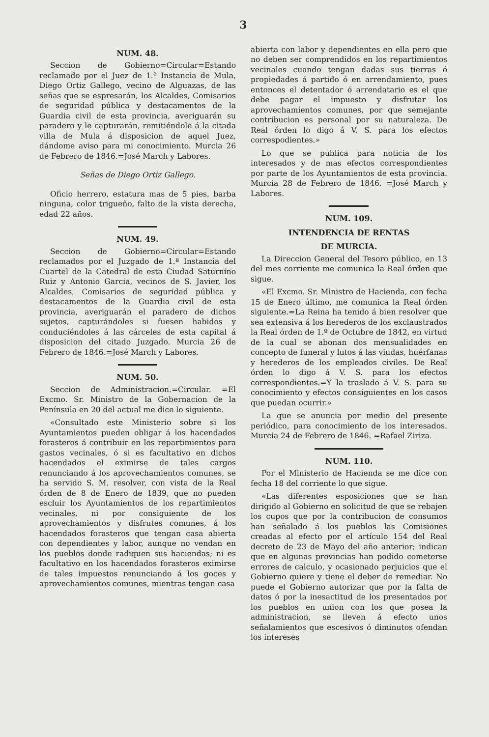3
NUM. 48.
Seccion de Gobierno=Circular=Estando reclamado por el Juez de 1.ª Instancia de Mula, Diego Ortiz Gallego, vecino de Alguazas, de las señas que se espresarán, los Alcaldes, Comisarios de seguridad pública y destacamentos de la Guardia civil de esta provincia, averiguarán su paradero y le capturarán, remitiéndole á la citada villa de Mula á disposicion de aquel Juez, dándome aviso para mi conocimiento. Murcia 26 de Febrero de 1846.=José March y Labores.
Señas de Diego Ortiz Gallego.
Oficio herrero, estatura mas de 5 pies, barba ninguna, color trigueño, falto de la vista derecha, edad 22 años.
NUM. 49.
Seccion de Gobierno=Circular=Estando reclamados por el Juzgado de 1.ª Instancia del Cuartel de la Catedral de esta Ciudad Saturnino Ruiz y Antonio Garcia, vecinos de S. Javier, los Alcaldes, Comisarios de seguridad pública y destacamentos de la Guardia civil de esta provincia, averiguarán el paradero de dichos sujetos, capturándoles si fuesen habidos y conduciéndoles á las cárceles de esta capital á disposicion del citado Juzgado. Murcia 26 de Febrero de 1846.=José March y Labores.
NUM. 50.
Seccion de Administracion.=Circular. =El Excmo. Sr. Ministro de la Gobernacion de la Península en 20 del actual me dice lo siguiente.
«Consultado este Ministerio sobre si los Ayuntamientos pueden obligar á los hacendados forasteros á contribuir en los repartimientos para gastos vecinales, ó si es facultativo en dichos hacendados el eximirse de tales cargos renunciando á los aprovechamientos comunes, se ha servido S. M. resolver, con vista de la Real órden de 8 de Enero de 1839, que no pueden escluir los Ayuntamientos de los repartimientos vecinales, ni por consiguiente de los aprovechamientos y disfrutes comunes, á los hacendados forasteros que tengan casa abierta con dependientes y labor, aunque no vendan en los pueblos donde radiquen sus haciendas; ni es facultativo en los hacendados forasteros eximirse de tales impuestos renunciando á los goces y aprovechamientos comunes, mientras tengan casa
abierta con labor y dependientes en ella pero que no deben ser comprendidos en los repartimientos vecinales cuando tengan dadas sus tierras ó propiedades á partido ó en arrendamiento, pues entonces el detentador ó arrendatario es el que debe pagar el impuesto y disfrutar los aprovechamientos comunes, por que semejante contribucion es personal por su naturaleza. De Real órden lo digo á V. S. para los efectos correspodientes.»
Lo que se publica para noticia de los interesados y de mas efectos correspondientes por parte de los Ayuntamientos de esta provincia. Murcia 28 de Febrero de 1846. =José March y Labores.
NUM. 109.
INTENDENCIA DE RENTAS
DE MURCIA.
La Direccion General del Tesoro público, en 13 del mes corriente me comunica la Real órden que sigue.
«El Excmo. Sr. Ministro de Hacienda, con fecha 15 de Enero último, me comunica la Real órden siguiente.=La Reina ha tenido á bien resolver que sea extensiva á los herederos de los exclaustrados la Real órden de 1.º de Octubre de 1842, en virtud de la cual se abonan dos mensualidades en concepto de funeral y lutos á las viudas, huérfanas y herederos de los empleados civiles. De Real órden lo digo á V. S. para los efectos correspondientes.=Y la traslado á V. S. para su conocimiento y efectos consiguientes en los casos que puedan ocurrir.»
La que se anuncia por medio del presente periódico, para conocimiento de los interesados. Murcia 24 de Febrero de 1846. =Rafael Ziriza.
NUM. 110.
Por el Ministerio de Hacienda se me dice con fecha 18 del corriente lo que sigue.
«Las diferentes esposiciones que se han dirigido al Gobierno en solicitud de que se rebajen los cupos que por la contribucion de consumos han señalado á los pueblos las Comisiones creadas al efecto por el artículo 154 del Real decreto de 23 de Mayo del año anterior; indican que en algunas provincias han podido cometerse errores de calculo, y ocasionado perjuicios que el Gobierno quiere y tiene el deber de remediar. No puede el Gobierno autorizar que por la falta de datos ó por la inesactitud de los presentados por los pueblos en union con los que posea la administracion, se lleven á efecto unos señalamientos que escesivos ó diminutos ofendan los intereses